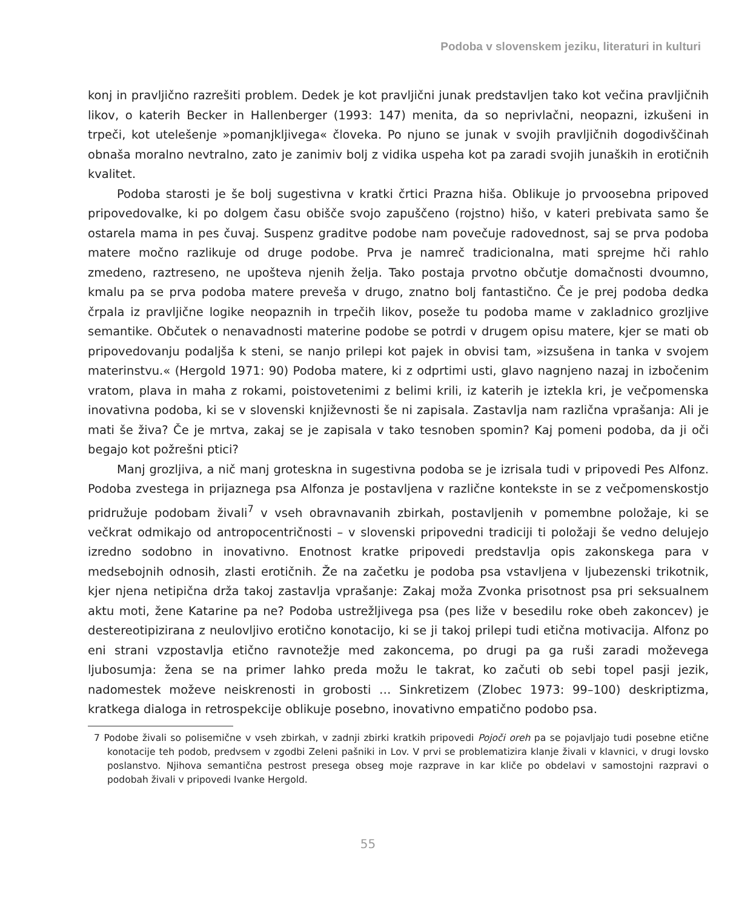Podoba v slovenskem jeziku, literaturi in kulturi
konj in pravljično razrešiti problem. Dedek je kot pravljični junak predstavljen tako kot večina pravljičnih likov, o katerih Becker in Hallenberger (1993: 147) menita, da so neprivlačni, neopazni, izkušeni in trpeči, kot utelešenje »pomanjkljivega« človeka. Po njuno se junak v svojih pravljičnih dogodivščinah obnaša moralno nevtralno, zato je zanimiv bolj z vidika uspeha kot pa zaradi svojih junaških in erotičnih kvalitet.
Podoba starosti je še bolj sugestivna v kratki črtici Prazna hiša. Oblikuje jo prvoosebna pripoved pripovedovalke, ki po dolgem času obišče svojo zapuščeno (rojstno) hišo, v kateri prebivata samo še ostarela mama in pes čuvaj. Suspenz graditve podobe nam povečuje radovednost, saj se prva podoba matere močno razlikuje od druge podobe. Prva je namreč tradicionalna, mati sprejme hči rahlo zmedeno, raztreseno, ne upošteva njenih želja. Tako postaja prvotno občutje domačnosti dvoumno, kmalu pa se prva podoba matere preveša v drugo, znatno bolj fantastično. Če je prej podoba dedka črpala iz pravljične logike neopaznih in trpečih likov, poseže tu podoba mame v zakladnico grozljive semantike. Občutek o nenavadnosti materine podobe se potrdi v drugem opisu matere, kjer se mati ob pripovedovanju podaljša k steni, se nanjo prilepi kot pajek in obvisi tam, »izsušena in tanka v svojem materinstvu.« (Hergold 1971: 90) Podoba matere, ki z odprtimi usti, glavo nagnjeno nazaj in izbočenim vratom, plava in maha z rokami, poistovetenimi z belimi krili, iz katerih je iztekla kri, je večpomenska inovativna podoba, ki se v slovenski književnosti še ni zapisala. Zastavlja nam različna vprašanja: Ali je mati še živa? Če je mrtva, zakaj se je zapisala v tako tesnoben spomin? Kaj pomeni podoba, da ji oči begajo kot požrešni ptici?
Manj grozljiva, a nič manj groteskna in sugestivna podoba se je izrisala tudi v pripovedi Pes Alfonz. Podoba zvestega in prijaznega psa Alfonza je postavljena v različne kontekste in se z večpomenskostjo pridružuje podobam živali<sup>7</sup> v vseh obravnavanih zbirkah, postavljenih v pomembne položaje, ki se večkrat odmikajo od antropocentričnosti – v slovenski pripovedni tradiciji ti položaji še vedno delujejo izredno sodobno in inovativno. Enotnost kratke pripovedi predstavlja opis zakonskega para v medsebojnih odnosih, zlasti erotičnih. Že na začetku je podoba psa vstavljena v ljubezenski trikotnik, kjer njena netipična drža takoj zastavlja vprašanje: Zakaj moža Zvonka prisotnost psa pri seksualnem aktu moti, žene Katarine pa ne? Podoba ustrežljivega psa (pes liže v besedilu roke obeh zakoncev) je destereotipizirana z neulovljivo erotično konotacijo, ki se ji takoj prilepi tudi etična motivacija. Alfonz po eni strani vzpostavlja etično ravnotežje med zakoncema, po drugi pa ga ruši zaradi moževega ljubosumja: žena se na primer lahko preda možu le takrat, ko začuti ob sebi topel pasji jezik, nadomestek moževe neiskrenosti in grobosti … Sinkretizem (Zlobec 1973: 99–100) deskriptizma, kratkega dialoga in retrospekcije oblikuje posebno, inovativno empatično podobo psa.
7 Podobe živali so polisemične v vseh zbirkah, v zadnji zbirki kratkih pripovedi Pojoči oreh pa se pojavljajo tudi posebne etične konotacije teh podob, predvsem v zgodbi Zeleni pašniki in Lov. V prvi se problematizira klanje živali v klavnici, v drugi lovsko poslanstvo. Njihova semantična pestrost presega obseg moje razprave in kar kliče po obdelavi v samostojni razpravi o podobah živali v pripovedi Ivanke Hergold.
55